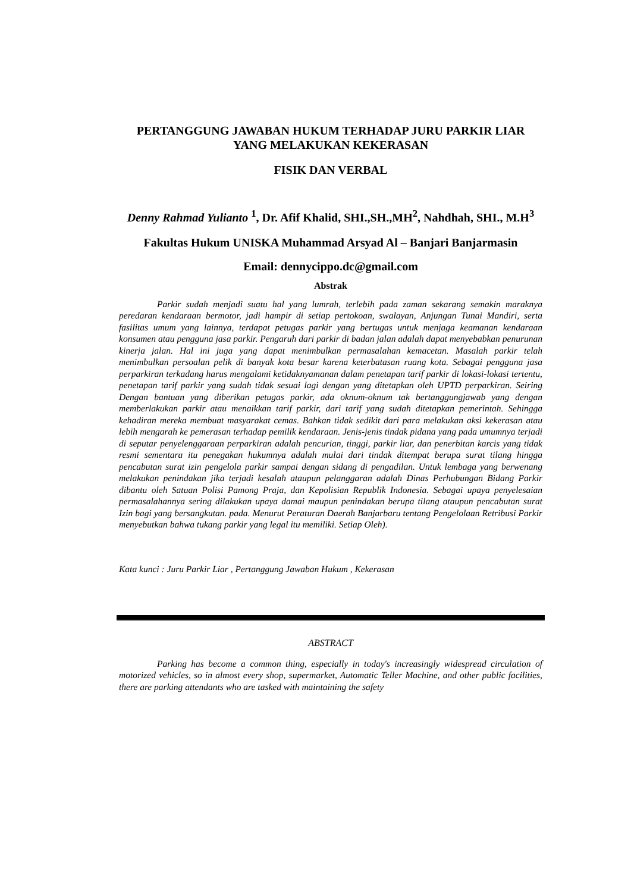PERTANGGUNG JAWABAN HUKUM TERHADAP JURU PARKIR LIAR YANG MELAKUKAN KEKERASAN
FISIK DAN VERBAL
Denny Rahmad Yulianto <sup>1</sup>, Dr. Afif Khalid, SHI.,SH.,MH<sup>2</sup>, Nahdhah, SHI., M.H<sup>3</sup>
Fakultas Hukum UNISKA Muhammad Arsyad Al – Banjari Banjarmasin
Email: dennycippo.dc@gmail.com
Abstrak
Parkir sudah menjadi suatu hal yang lumrah, terlebih pada zaman sekarang semakin maraknya peredaran kendaraan bermotor, jadi hampir di setiap pertokoan, swalayan, Anjungan Tunai Mandiri, serta fasilitas umum yang lainnya, terdapat petugas parkir yang bertugas untuk menjaga keamanan kendaraan konsumen atau pengguna jasa parkir. Pengaruh dari parkir di badan jalan adalah dapat menyebabkan penurunan kinerja jalan. Hal ini juga yang dapat menimbulkan permasalahan kemacetan. Masalah parkir telah menimbulkan persoalan pelik di banyak kota besar karena keterbatasan ruang kota. Sebagai pengguna jasa perparkiran terkadang harus mengalami ketidaknyamanan dalam penetapan tarif parkir di lokasi-lokasi tertentu, penetapan tarif parkir yang sudah tidak sesuai lagi dengan yang ditetapkan oleh UPTD perparkiran. Seiring Dengan bantuan yang diberikan petugas parkir, ada oknum-oknum tak bertanggungjawab yang dengan memberlakukan parkir atau menaikkan tarif parkir, dari tarif yang sudah ditetapkan pemerintah. Sehingga kehadiran mereka membuat masyarakat cemas. Bahkan tidak sedikit dari para melakukan aksi kekerasan atau lebih mengarah ke pemerasan terhadap pemilik kendaraan. Jenis-jenis tindak pidana yang pada umumnya terjadi di seputar penyelenggaraan perparkiran adalah pencurian, tinggi, parkir liar, dan penerbitan karcis yang tidak resmi sementara itu penegakan hukumnya adalah mulai dari tindak ditempat berupa surat tilang hingga pencabutan surat izin pengelola parkir sampai dengan sidang di pengadilan. Untuk lembaga yang berwenang melakukan penindakan jika terjadi kesalah ataupun pelanggaran adalah Dinas Perhubungan Bidang Parkir dibantu oleh Satuan Polisi Pamong Praja, dan Kepolisian Republik Indonesia. Sebagai upaya penyelesaian permasalahannya sering dilakukan upaya damai maupun penindakan berupa tilang ataupun pencabutan surat Izin bagi yang bersangkutan. pada. Menurut Peraturan Daerah Banjarbaru tentang Pengelolaan Retribusi Parkir menyebutkan bahwa tukang parkir yang legal itu memiliki. Setiap Oleh).
Kata kunci : Juru Parkir Liar , Pertanggung Jawaban Hukum , Kekerasan
ABSTRACT
Parking has become a common thing, especially in today's increasingly widespread circulation of motorized vehicles, so in almost every shop, supermarket, Automatic Teller Machine, and other public facilities, there are parking attendants who are tasked with maintaining the safety